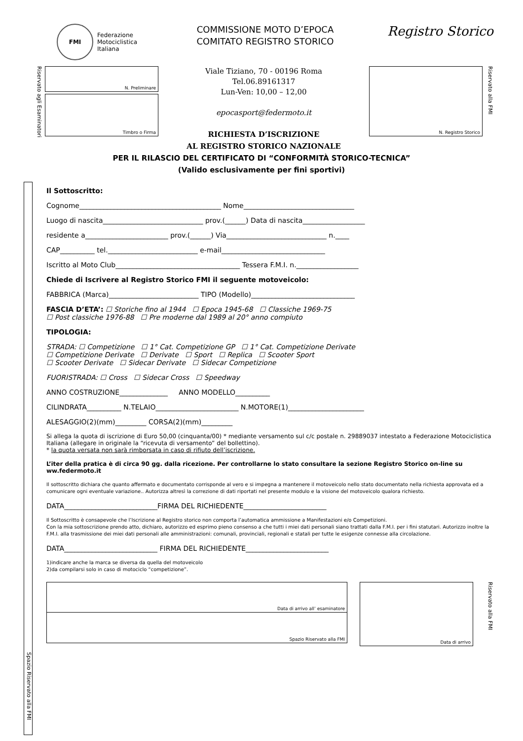FMI
Federazione
Motociclistica
Italiana
COMMISSIONE MOTO D’EPOCA
COMITATO REGISTRO STORICO
Registro Storico
Riservato agli Esaminatori
N. Preliminare
Timbro o Firma
Viale Tiziano, 70 - 00196 Roma
Tel.06.89161317
Lun-Ven: 10,00 – 12,00
epocasport@federmoto.it
RICHIESTA D’ISCRIZIONE
AL REGISTRO STORICO NAZIONALE
N. Registro Storico
Riservato alla FMI
PER IL RILASCIO DEL CERTIFICATO DI “CONFORMITÀ STORICO-TECNICA”
(Valido esclusivamente per fini sportivi)
Spazio Riservato alla FMI
Il Sottoscritto:
Cognome_________________________________________ Nome________________________________
Luogo di nascita_____________________________ prov.(______) Data di nascita__________________
residente a________________________ prov.(______) Via_____________________________ n.____
CAP__________ tel.__________________________ e-mail______________________________
Iscritto al Moto Club____________________________________ Tessera F.M.I. n.__________________
Chiede di Iscrivere al Registro Storico FMI il seguente motoveicolo:
FABBRICA (Marca)__________________________ TIPO (Modello)______________________________
FASCIA D’ETA’: ☐ Storiche fino al 1944 ☐ Epoca 1945-68 ☐ Classiche 1969-75
☐ Post classiche 1976-88 ☐ Pre moderne dal 1989 al 20° anno compiuto
TIPOLOGIA:
STRADA: ☐ Competizione ☐ 1° Cat. Competizione GP ☐ 1° Cat. Competizione Derivate
☐ Competizione Derivate ☐ Derivate ☐ Sport ☐ Replica ☐ Scooter Sport
☐ Scooter Derivate ☐ Sidecar Derivate ☐ Sidecar Competizione
FUORISTRADA: ☐ Cross ☐ Sidecar Cross ☐ Speedway
ANNO COSTRUZIONE______________ ANNO MODELLO__________
CILINDRATA__________ N.TELAIO________________________ N.MOTORE(1)______________________
ALESAGGIO(2)(mm)_________ CORSA(2)(mm)_________
Si allega la quota di iscrizione di Euro 50,00 (cinquanta/00) * mediante versamento sul c/c postale n. 29889037 intestato a Federazione Motociclistica Italiana (allegare in originale la “ricevuta di versamento” del bollettino).
* la quota versata non sarà rimborsata in caso di rifiuto dell’iscrizione.
L’iter della pratica è di circa 90 gg. dalla ricezione. Per controllarne lo stato consultare la sezione Registro Storico on-line su ww.federmoto.it
Il sottoscritto dichiara che quanto affermato e documentato corrisponde al vero e si impegna a mantenere il motoveicolo nello stato documentato nella richiesta approvata ed a comunicare ogni eventuale variazione.. Autorizza altresì la correzione di dati riportati nel presente modulo e la visione del motoveicolo qualora richiesto.
DATA___________________________FIRMA DEL RICHIEDENTE________________________
Il Sottoscritto è consapevole che l’Iscrizione al Registro storico non comporta l’automatica ammissione a Manifestazioni e/o Competizioni.
Con la mia sottoscrizione prendo atto, dichiaro, autorizzo ed esprimo pieno consenso a che tutti i miei dati personali siano trattati dalla F.M.I. per i fini statutari. Autorizzo inoltre la F.M.I. alla trasmissione dei miei dati personali alle amministrazioni: comunali, provinciali, regionali e statali per tutte le esigenze connesse alla circolazione.
DATA___________________________ FIRMA DEL RICHIEDENTE________________________
1)indicare anche la marca se diversa da quella del motoveicolo
2)da compilarsi solo in caso di motociclo “competizione”.
Data di arrivo all’ esaminatore
Spazio Riservato alla FMI
Data di arrivo
Riservato alla FMI